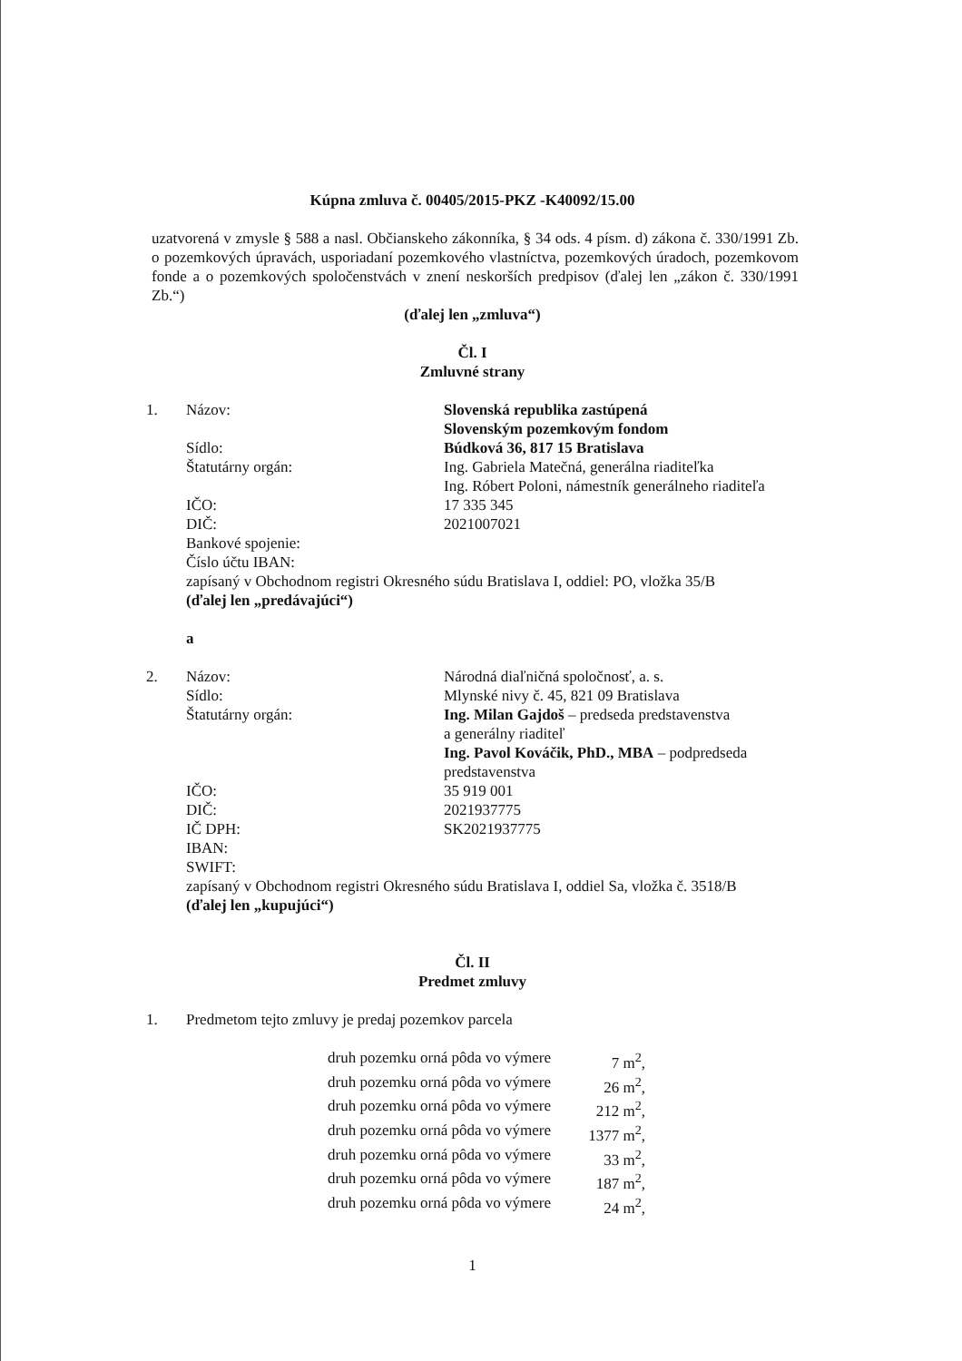Kúpna zmluva č. 00405/2015-PKZ -K40092/15.00
uzatvorená v zmysle § 588 a nasl. Občianskeho zákonníka, § 34 ods. 4 písm. d) zákona č. 330/1991 Zb. o pozemkových úpravách, usporiadaní pozemkového vlastníctva, pozemkových úradoch, pozemkovom fonde a o pozemkových spoločenstvách v znení neskorších predpisov (ďalej len „zákon č. 330/1991 Zb.“)
(ďalej len „zmluva“)
Čl. I
Zmluvné strany
1. Názov: Slovenská republika zastúpená
Slovenským pozemkovým fondom
Sídlo: Búdková 36, 817 15 Bratislava
Štatutárny orgán: Ing. Gabriela Matečná, generálna riaditeľka
Ing. Róbert Poloni, námestník generálneho riaditeľa
IČO: 17 335 345
DIČ: 2021007021
Bankové spojenie:
Číslo účtu IBAN:
zapísaný v Obchodnom registri Okresného súdu Bratislava I, oddiel: PO, vložka 35/B
(ďalej len „predávajúci“)
a
2. Názov: Národná diaľničná spoločnosť, a. s.
Sídlo: Mlynské nivy č. 45, 821 09 Bratislava
Štatutárny orgán: Ing. Milan Gajdoš – predseda predstavenstva
a generálny riaditeľ
Ing. Pavol Kováčik, PhD., MBA – podpredseda predstavenstva
IČO: 35 919 001
DIČ: 2021937775
IČ DPH: SK2021937775
IBAN:
SWIFT:
zapísaný v Obchodnom registri Okresného súdu Bratislava I, oddiel Sa, vložka č. 3518/B
(ďalej len „kupujúci“)
Čl. II
Predmet zmluvy
1. Predmetom tejto zmluvy je predaj pozemkov parcela
druh pozemku orná pôda vo výmere 7 m<sup>2</sup>,
druh pozemku orná pôda vo výmere 26 m<sup>2</sup>,
druh pozemku orná pôda vo výmere 212 m<sup>2</sup>,
druh pozemku orná pôda vo výmere 1377 m<sup>2</sup>,
druh pozemku orná pôda vo výmere 33 m<sup>2</sup>,
druh pozemku orná pôda vo výmere 187 m<sup>2</sup>,
druh pozemku orná pôda vo výmere 24 m<sup>2</sup>,
1